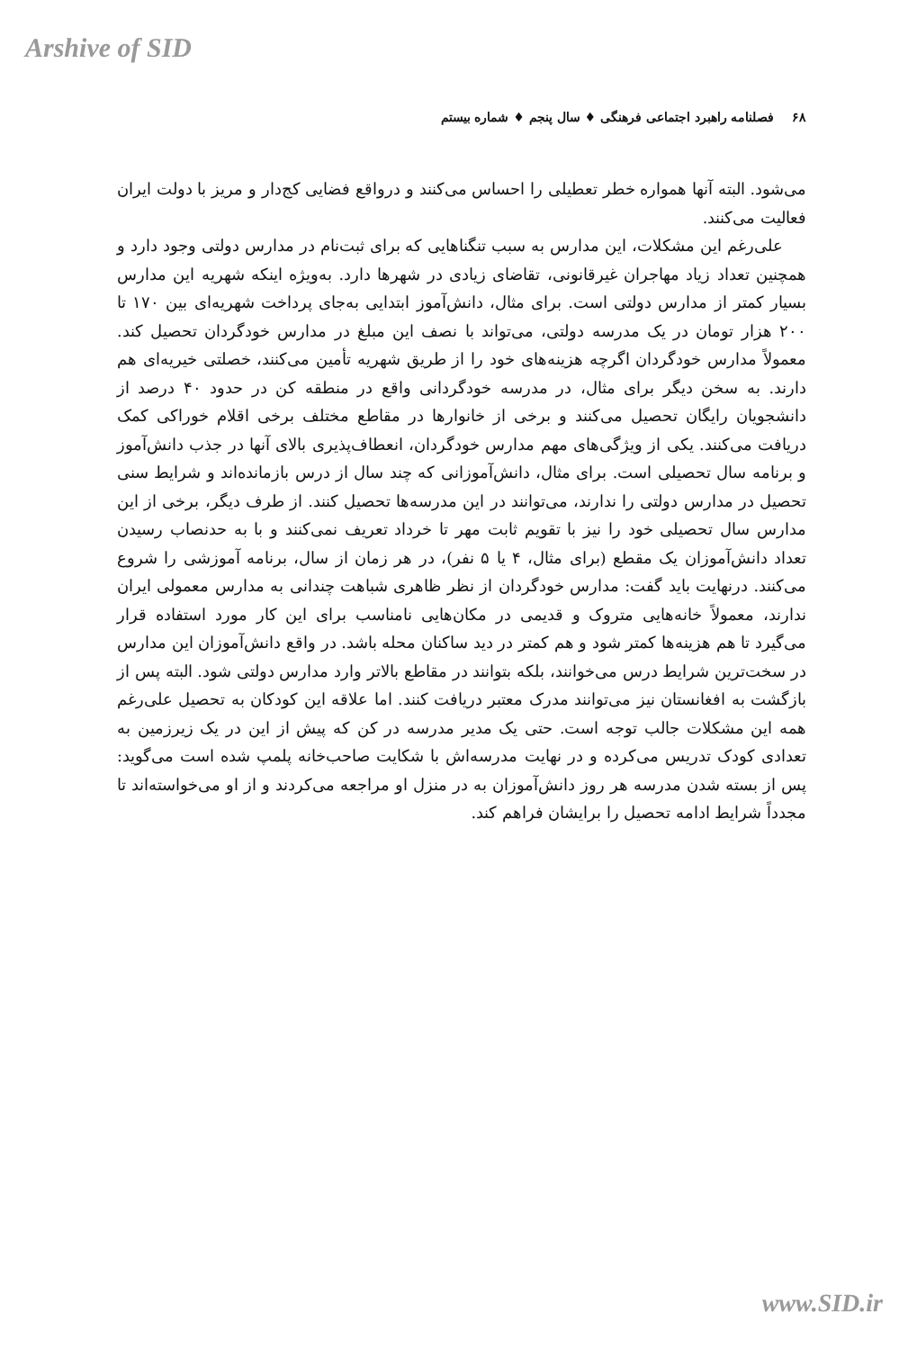Arshive of SID
۶۸ فصلنامه راهبرد اجتماعی فرهنگی ♦ سال پنجم ♦ شماره بیستم
می‌شود. البته آنها همواره خطر تعطیلی را احساس می‌کنند و درواقع فضایی کج‌دار و مریز با دولت ایران فعالیت می‌کنند.
علی‌رغم این مشکلات، این مدارس به سبب تنگناهایی که برای ثبت‌نام در مدارس دولتی وجود دارد و همچنین تعداد زیاد مهاجران غیرقانونی، تقاضای زیادی در شهرها دارد. به‌ویژه اینکه شهریه این مدارس بسیار کمتر از مدارس دولتی است. برای مثال، دانش‌آموز ابتدایی به‌جای پرداخت شهریه‌ای بین ۱۷۰ تا ۲۰۰ هزار تومان در یک مدرسه دولتی، می‌تواند با نصف این مبلغ در مدارس خودگردان تحصیل کند. معمولاً مدارس خودگردان اگرچه هزینه‌های خود را از طریق شهریه تأمین می‌کنند، خصلتی خیریه‌ای هم دارند. به سخن دیگر برای مثال، در مدرسه خودگردانی واقع در منطقه کن در حدود ۴۰ درصد از دانشجویان رایگان تحصیل می‌کنند و برخی از خانوارها در مقاطع مختلف برخی اقلام خوراکی کمک دریافت می‌کنند. یکی از ویژگی‌های مهم مدارس خودگردان، انعطاف‌پذیری بالای آنها در جذب دانش‌آموز و برنامه سال تحصیلی است. برای مثال، دانش‌آموزانی که چند سال از درس بازمانده‌اند و شرایط سنی تحصیل در مدارس دولتی را ندارند، می‌توانند در این مدرسه‌ها تحصیل کنند. از طرف دیگر، برخی از این مدارس سال تحصیلی خود را نیز با تقویم ثابت مهر تا خرداد تعریف نمی‌کنند و با به حدنصاب رسیدن تعداد دانش‌آموزان یک مقطع (برای مثال، ۴ یا ۵ نفر)، در هر زمان از سال، برنامه آموزشی را شروع می‌کنند. درنهایت باید گفت: مدارس خودگردان از نظر ظاهری شباهت چندانی به مدارس معمولی ایران ندارند، معمولاً خانه‌هایی متروک و قدیمی در مکان‌هایی نامناسب برای این کار مورد استفاده قرار می‌گیرد تا هم هزینه‌ها کمتر شود و هم کمتر در دید ساکنان محله باشد. در واقع دانش‌آموزان این مدارس در سخت‌ترین شرایط درس می‌خوانند، بلکه بتوانند در مقاطع بالاتر وارد مدارس دولتی شود. البته پس از بازگشت به افغانستان نیز می‌توانند مدرک معتبر دریافت کنند. اما علاقه این کودکان به تحصیل علی‌رغم همه این مشکلات جالب توجه است. حتی یک مدیر مدرسه در کن که پیش از این در یک زیرزمین به تعدادی کودک تدریس می‌کرده و در نهایت مدرسه‌اش با شکایت صاحب‌خانه پلمپ شده است می‌گوید: پس از بسته شدن مدرسه هر روز دانش‌آموزان به در منزل او مراجعه می‌کردند و از او می‌خواسته‌اند تا مجدداً شرایط ادامه تحصیل را برایشان فراهم کند.
www.SID.ir